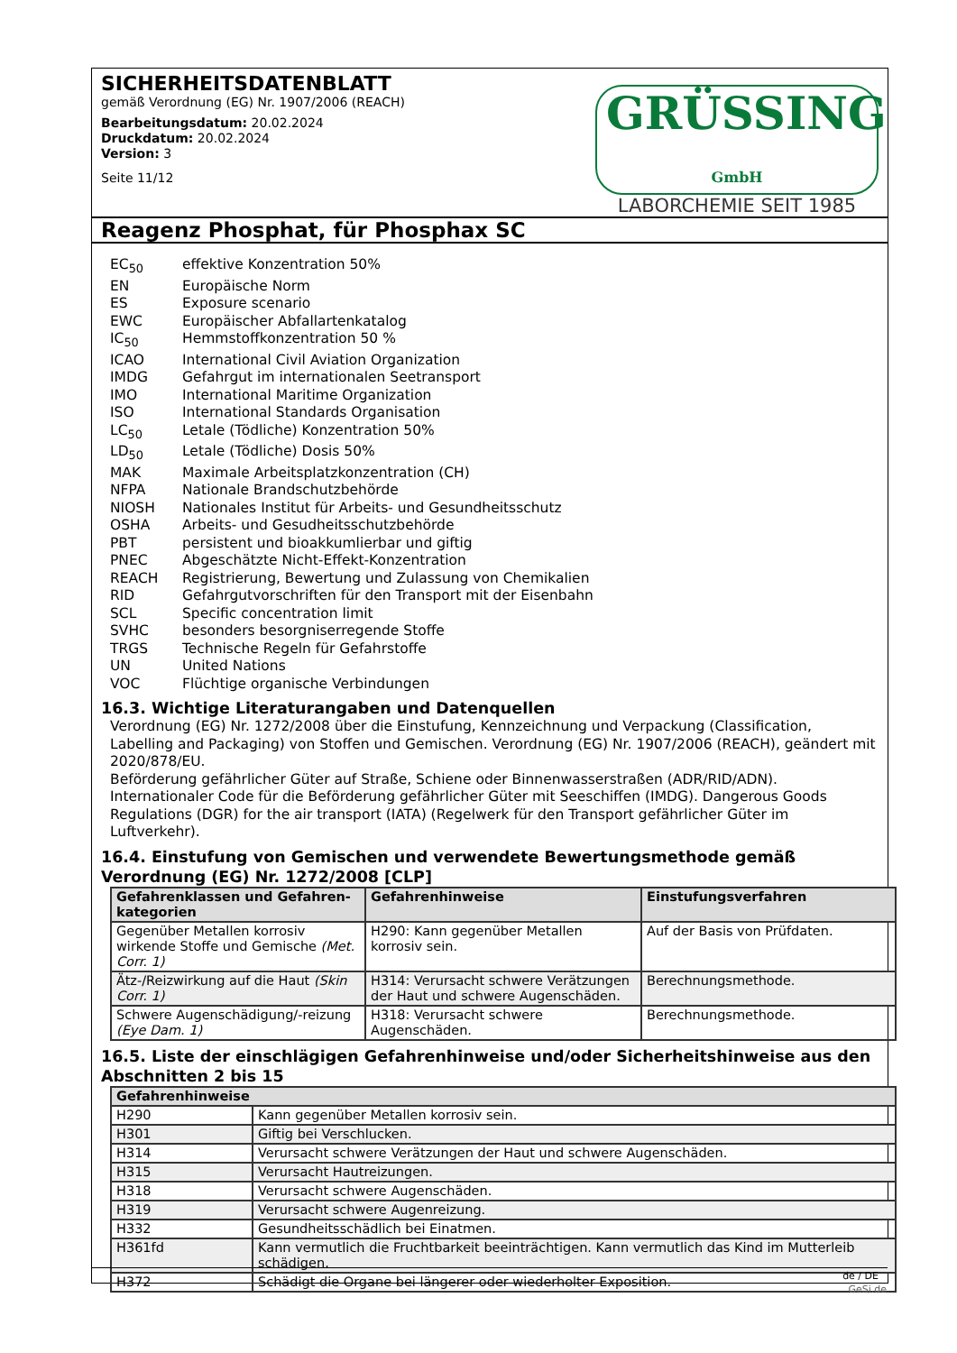SICHERHEITSDATENBLATT
gemäß Verordnung (EG) Nr. 1907/2006 (REACH)
Bearbeitungsdatum: 20.02.2024
Druckdatum: 20.02.2024
Version: 3
Seite 11/12
GRÜSSING GmbH
LABORCHEMIE SEIT 1985
Reagenz Phosphat, für Phosphax SC
EC<sub>50</sub> effektive Konzentration 50%
EN Europäische Norm
ES Exposure scenario
EWC Europäischer Abfallartenkatalog
IC<sub>50</sub> Hemmstoffkonzentration 50 %
ICAO International Civil Aviation Organization
IMDG Gefahrgut im internationalen Seetransport
IMO International Maritime Organization
ISO International Standards Organisation
LC<sub>50</sub> Letale (Tödliche) Konzentration 50%
LD<sub>50</sub> Letale (Tödliche) Dosis 50%
MAK Maximale Arbeitsplatzkonzentration (CH)
NFPA Nationale Brandschutzbehörde
NIOSH Nationales Institut für Arbeits- und Gesundheitsschutz
OSHA Arbeits- und Gesudheitsschutzbehörde
PBT persistent und bioakkumlierbar und giftig
PNEC Abgeschätzte Nicht-Effekt-Konzentration
REACH Registrierung, Bewertung und Zulassung von Chemikalien
RID Gefahrgutvorschriften für den Transport mit der Eisenbahn
SCL Specific concentration limit
SVHC besonders besorgniserregende Stoffe
TRGS Technische Regeln für Gefahrstoffe
UN United Nations
VOC Flüchtige organische Verbindungen
16.3. Wichtige Literaturangaben und Datenquellen
Verordnung (EG) Nr. 1272/2008 über die Einstufung, Kennzeichnung und Verpackung (Classification, Labelling and Packaging) von Stoffen und Gemischen. Verordnung (EG) Nr. 1907/2006 (REACH), geändert mit 2020/878/EU.
Beförderung gefährlicher Güter auf Straße, Schiene oder Binnenwasserstraßen (ADR/RID/ADN). Internationaler Code für die Beförderung gefährlicher Güter mit Seeschiffen (IMDG). Dangerous Goods Regulations (DGR) for the air transport (IATA) (Regelwerk für den Transport gefährlicher Güter im Luftverkehr).
16.4. Einstufung von Gemischen und verwendete Bewertungsmethode gemäß Verordnung (EG) Nr. 1272/2008 [CLP]
| Gefahrenklassen und Gefahren-kategorien | Gefahrenhinweise | Einstufungsverfahren |
| --- | --- | --- |
| Gegenüber Metallen korrosiv wirkende Stoffe und Gemische (Met. Corr. 1) | H290: Kann gegenüber Metallen korrosiv sein. | Auf der Basis von Prüfdaten. |
| Ätz-/Reizwirkung auf die Haut (Skin Corr. 1) | H314: Verursacht schwere Verätzungen der Haut und schwere Augenschäden. | Berechnungsmethode. |
| Schwere Augenschädigung/-reizung (Eye Dam. 1) | H318: Verursacht schwere Augenschäden. | Berechnungsmethode. |
16.5. Liste der einschlägigen Gefahrenhinweise und/oder Sicherheitshinweise aus den Abschnitten 2 bis 15
| Gefahrenhinweise | |
| --- | --- |
| H290 | Kann gegenüber Metallen korrosiv sein. |
| H301 | Giftig bei Verschlucken. |
| H314 | Verursacht schwere Verätzungen der Haut und schwere Augenschäden. |
| H315 | Verursacht Hautreizungen. |
| H318 | Verursacht schwere Augenschäden. |
| H319 | Verursacht schwere Augenreizung. |
| H332 | Gesundheitsschädlich bei Einatmen. |
| H361fd | Kann vermutlich die Fruchtbarkeit beeinträchtigen. Kann vermutlich das Kind im Mutterleib schädigen. |
| H372 | Schädigt die Organe bei längerer oder wiederholter Exposition. |
de / DE
GeSi.de